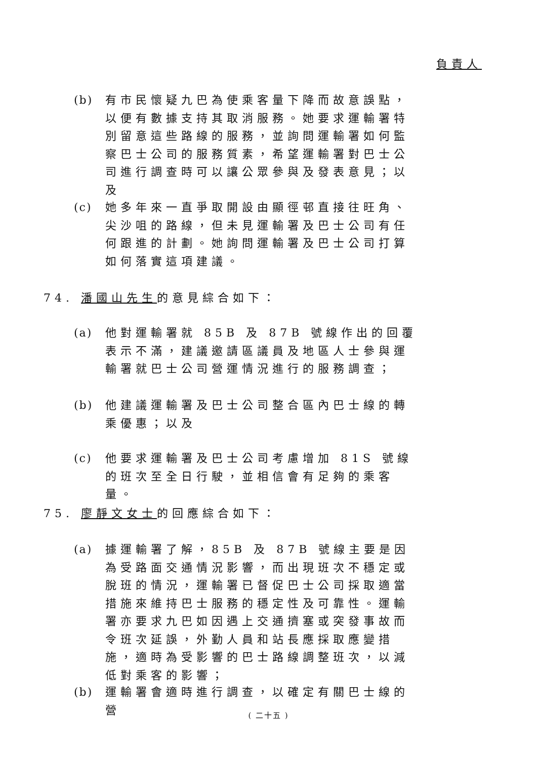負責人
(b)
有市民懷疑九巴為使乘客量下降而故意誤點，以便有數據支持其取消服務。她要求運輸署特別留意這些路線的服務，並詢問運輸署如何監察巴士公司的服務質素，希望運輸署對巴士公司進行調查時可以讓公眾參與及發表意見；以及
(c)
她多年來一直爭取開設由顯徑邨直接往旺角、尖沙咀的路線，但未見運輸署及巴士公司有任何跟進的計劃。她詢問運輸署及巴士公司打算如何落實這項建議。
74. 潘國山先生的意見綜合如下：
(a)
他對運輸署就 85B 及 87B 號線作出的回覆表示不滿，建議邀請區議員及地區人士參與運輸署就巴士公司營運情況進行的服務調查；
(b)
他建議運輸署及巴士公司整合區內巴士線的轉乘優惠；以及
(c)
他要求運輸署及巴士公司考慮增加 81S 號線的班次至全日行駛，並相信會有足夠的乘客量。
75. 廖靜文女士的回應綜合如下：
(a)
據運輸署了解，85B 及 87B 號線主要是因為受路面交通情況影響，而出現班次不穩定或脫班的情況，運輸署已督促巴士公司採取適當措施來維持巴士服務的穩定性及可靠性。運輸署亦要求九巴如因遇上交通擠塞或突發事故而令班次延誤，外勤人員和站長應採取應變措施，適時為受影響的巴士路線調整班次，以減低對乘客的影響；
(b)
運輸署會適時進行調查，以確定有關巴士線的營
( 二十五 )